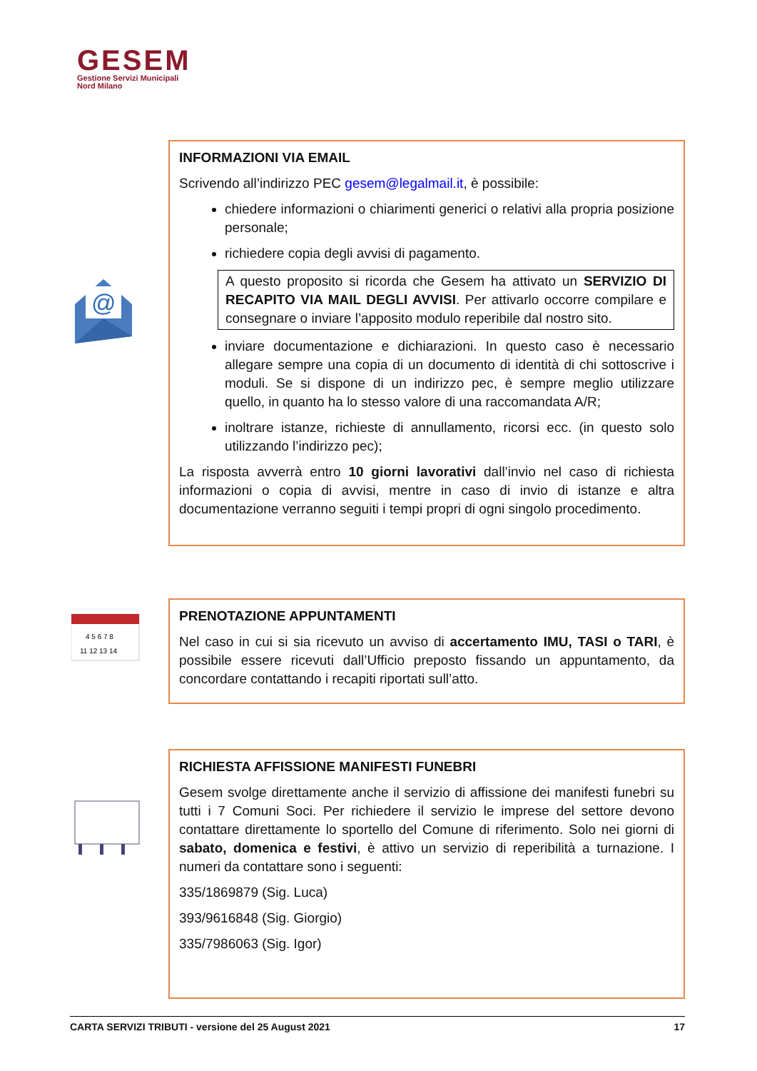GESEM
Gestione Servizi Municipali
Nord Milano
@
INFORMAZIONI VIA EMAIL
Scrivendo all’indirizzo PEC gesem@legalmail.it, è possibile:
chiedere informazioni o chiarimenti generici o relativi alla propria posizione personale;
richiedere copia degli avvisi di pagamento.
A questo proposito si ricorda che Gesem ha attivato un SERVIZIO DI RECAPITO VIA MAIL DEGLI AVVISI. Per attivarlo occorre compilare e consegnare o inviare l’apposito modulo reperibile dal nostro sito.
inviare documentazione e dichiarazioni. In questo caso è necessario allegare sempre una copia di un documento di identità di chi sottoscrive i moduli. Se si dispone di un indirizzo pec, è sempre meglio utilizzare quello, in quanto ha lo stesso valore di una raccomandata A/R;
inoltrare istanze, richieste di annullamento, ricorsi ecc. (in questo solo utilizzando l’indirizzo pec);
La risposta avverrà entro 10 giorni lavorativi dall’invio nel caso di richiesta informazioni o copia di avvisi, mentre in caso di invio di istanze e altra documentazione verranno seguiti i tempi propri di ogni singolo procedimento.
4 5 6 7 8
11 12 13 14
PRENOTAZIONE APPUNTAMENTI
Nel caso in cui si sia ricevuto un avviso di accertamento IMU, TASI o TARI, è possibile essere ricevuti dall’Ufficio preposto fissando un appuntamento, da concordare contattando i recapiti riportati sull’atto.
RICHIESTA AFFISSIONE MANIFESTI FUNEBRI
Gesem svolge direttamente anche il servizio di affissione dei manifesti funebri su tutti i 7 Comuni Soci. Per richiedere il servizio le imprese del settore devono contattare direttamente lo sportello del Comune di riferimento. Solo nei giorni di sabato, domenica e festivi, è attivo un servizio di reperibilità a turnazione. I numeri da contattare sono i seguenti:
335/1869879 (Sig. Luca)
393/9616848 (Sig. Giorgio)
335/7986063 (Sig. Igor)
CARTA SERVIZI TRIBUTI - versione del 25 August 2021 17